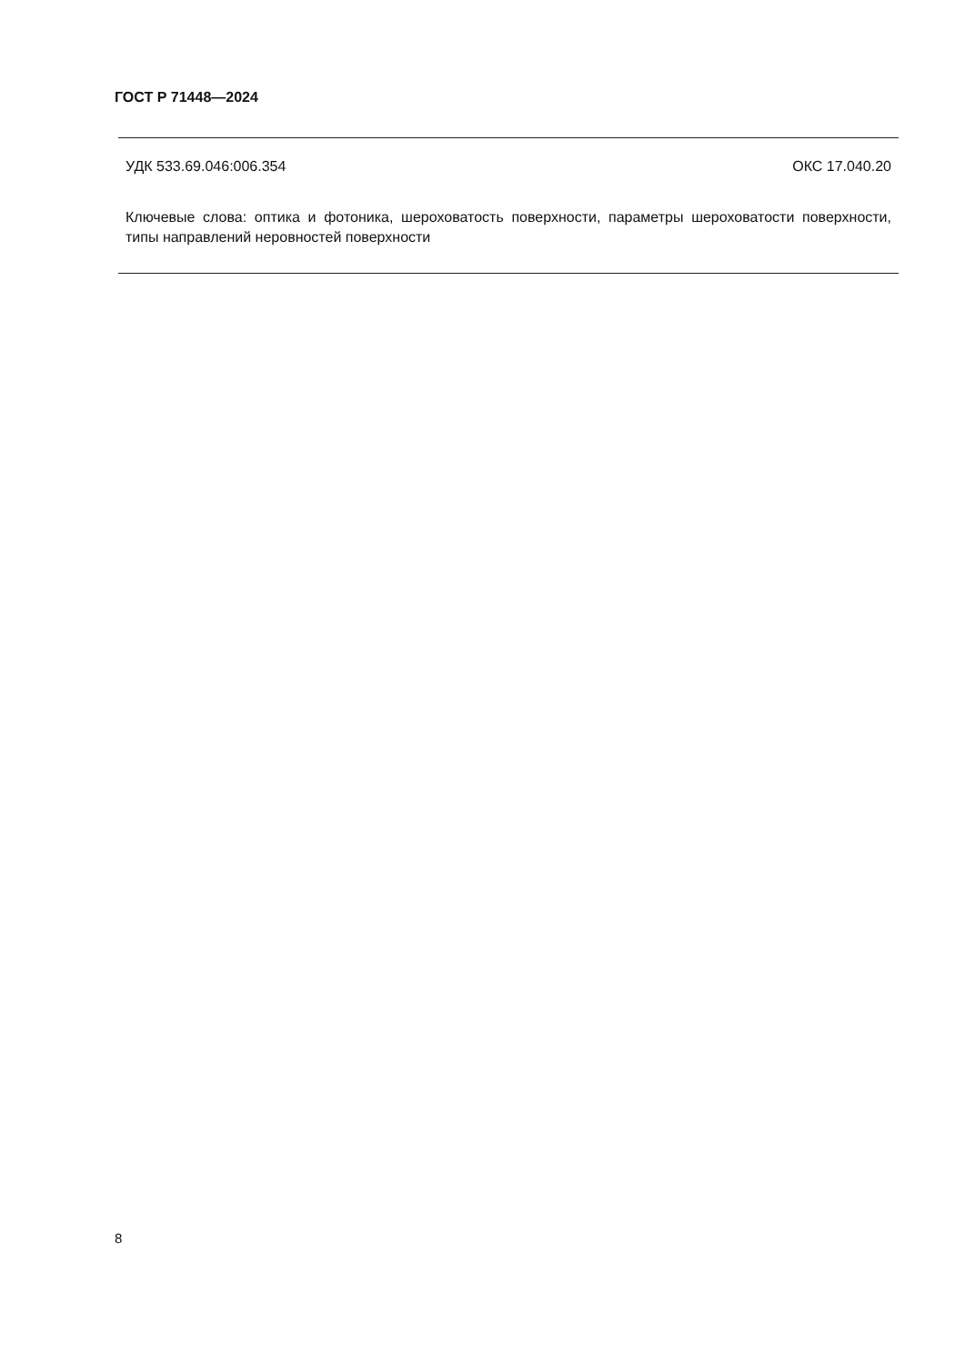ГОСТ Р 71448—2024
УДК 533.69.046:006.354 ОКС 17.040.20
Ключевые слова: оптика и фотоника, шероховатость поверхности, параметры шероховатости поверхности, типы направлений неровностей поверхности
8